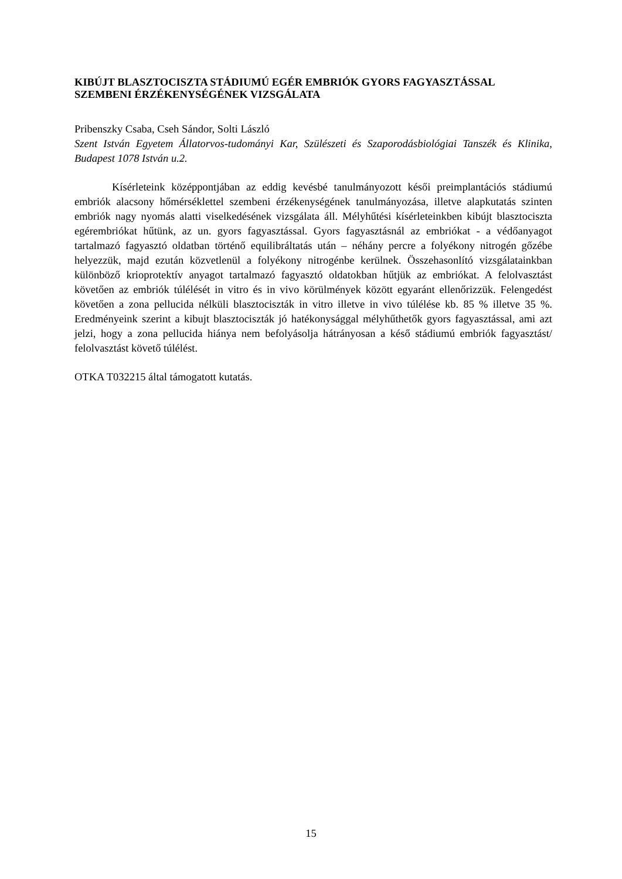KIBÚJT BLASZTOCISZTA STÁDIUMÚ EGÉR EMBRIÓK GYORS FAGYASZTÁSSAL SZEMBENI ÉRZÉKENYSÉGÉNEK VIZSGÁLATA
Pribenszky Csaba, Cseh Sándor, Solti László
Szent István Egyetem Állatorvos-tudományi Kar, Szülészeti és Szaporodásbiológiai Tanszék és Klinika, Budapest 1078 István u.2.
Kísérleteink középpontjában az eddig kevésbé tanulmányozott késői preimplantációs stádiumú embriók alacsony hőmérséklettel szembeni érzékenységének tanulmányozása, illetve alapkutatás szinten embriók nagy nyomás alatti viselkedésének vizsgálata áll. Mélyhűtési kísérleteinkben kibújt blasztociszta egérembriókat hűtünk, az un. gyors fagyasztással. Gyors fagyasztásnál az embriókat - a védőanyagot tartalmazó fagyasztó oldatban történő equilibráltatás után – néhány percre a folyékony nitrogén gőzébe helyezzük, majd ezután közvetlenül a folyékony nitrogénbe kerülnek. Összehasonlító vizsgálatainkban különböző krioprotektív anyagot tartalmazó fagyasztó oldatokban hűtjük az embriókat. A felolvasztást követően az embriók túlélését in vitro és in vivo körülmények között egyaránt ellenőrizzük. Felengedést követően a zona pellucida nélküli blasztociszták in vitro illetve in vivo túlélése kb. 85 % illetve 35 %. Eredményeink szerint a kibujt blasztociszták jó hatékonysággal mélyhűthetők gyors fagyasztással, ami azt jelzi, hogy a zona pellucida hiánya nem befolyásolja hátrányosan a késő stádiumú embriók fagyasztást/ felolvasztást követő túlélést.
OTKA T032215 által támogatott kutatás.
15